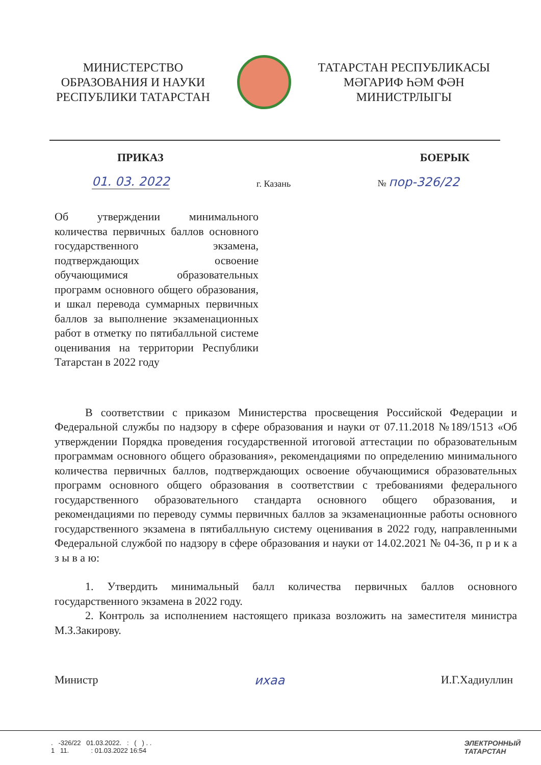МИНИСТЕРСТВО
ОБРАЗОВАНИЯ И НАУКИ
РЕСПУБЛИКИ ТАТАРСТАН
ТАТАРСТАН РЕСПУБЛИКАСЫ
МӘГАРИФ ҺӘМ ФӘН
МИНИСТРЛЫГЫ
ПРИКАЗ БОЕРЫК
01. 03. 2022 г. Казань № пор-326/22
Об утверждении минимального количества первичных баллов основного государственного экзамена, подтверждающих освоение обучающимися образовательных программ основного общего образования, и шкал перевода суммарных первичных баллов за выполнение экзаменационных работ в отметку по пятибалльной системе оценивания на территории Республики Татарстан в 2022 году
В соответствии с приказом Министерства просвещения Российской Федерации и Федеральной службы по надзору в сфере образования и науки от 07.11.2018 №189/1513 «Об утверждении Порядка проведения государственной итоговой аттестации по образовательным программам основного общего образования», рекомендациями по определению минимального количества первичных баллов, подтверждающих освоение обучающимися образовательных программ основного общего образования в соответствии с требованиями федерального государственного образовательного стандарта основного общего образования, и рекомендациями по переводу суммы первичных баллов за экзаменационные работы основного государственного экзамена в пятибалльную систему оценивания в 2022 году, направленными Федеральной службой по надзору в сфере образования и науки от 14.02.2021 № 04-36, п р и к а з ы в а ю:
1. Утвердить минимальный балл количества первичных баллов основного государственного экзамена в 2022 году.
2. Контроль за исполнением настоящего приказа возложить на заместителя министра М.З.Закирову.
Министр иxaa И.Г.Хадиуллин
. -326/22 01.03.2022. : ( ) . .
1 11. : 01.03.2022 16:54
ЭЛЕКТРОННЫЙ
ТАТАРСТАН